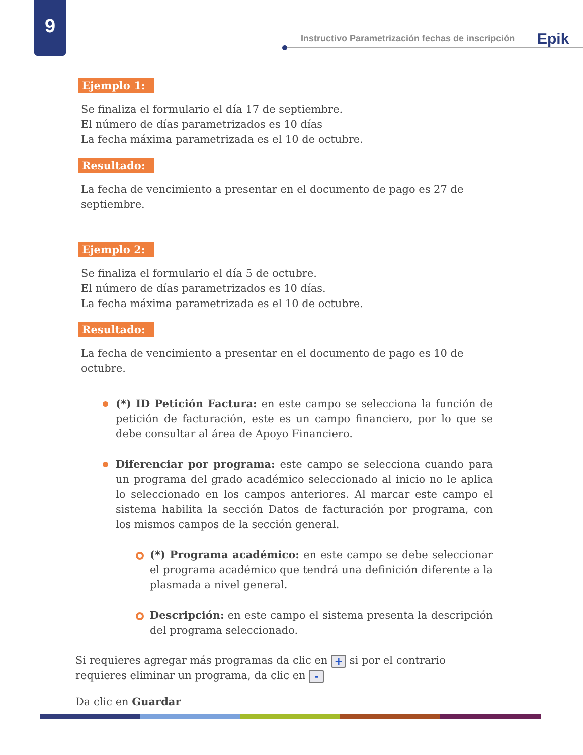9
Instructivo Parametrización fechas de inscripción
Epik
Ejemplo 1:
Se finaliza el formulario el día 17 de septiembre.
El número de días parametrizados es 10 días
La fecha máxima parametrizada es el 10 de octubre.
Resultado:
La fecha de vencimiento a presentar en el documento de pago es 27 de septiembre.
Ejemplo 2:
Se finaliza el formulario el día 5 de octubre.
El número de días parametrizados es 10 días.
La fecha máxima parametrizada es el 10 de octubre.
Resultado:
La fecha de vencimiento a presentar en el documento de pago es 10 de octubre.
(*) ID Petición Factura: en este campo se selecciona la función de petición de facturación, este es un campo financiero, por lo que se debe consultar al área de Apoyo Financiero.
Diferenciar por programa: este campo se selecciona cuando para un programa del grado académico seleccionado al inicio no le aplica lo seleccionado en los campos anteriores. Al marcar este campo el sistema habilita la sección Datos de facturación por programa, con los mismos campos de la sección general.
(*) Programa académico: en este campo se debe seleccionar el programa académico que tendrá una definición diferente a la plasmada a nivel general.
Descripción: en este campo el sistema presenta la descripción del programa seleccionado.
Si requieres agregar más programas da clic en + si por el contrario requieres eliminar un programa, da clic en -
Da clic en Guardar